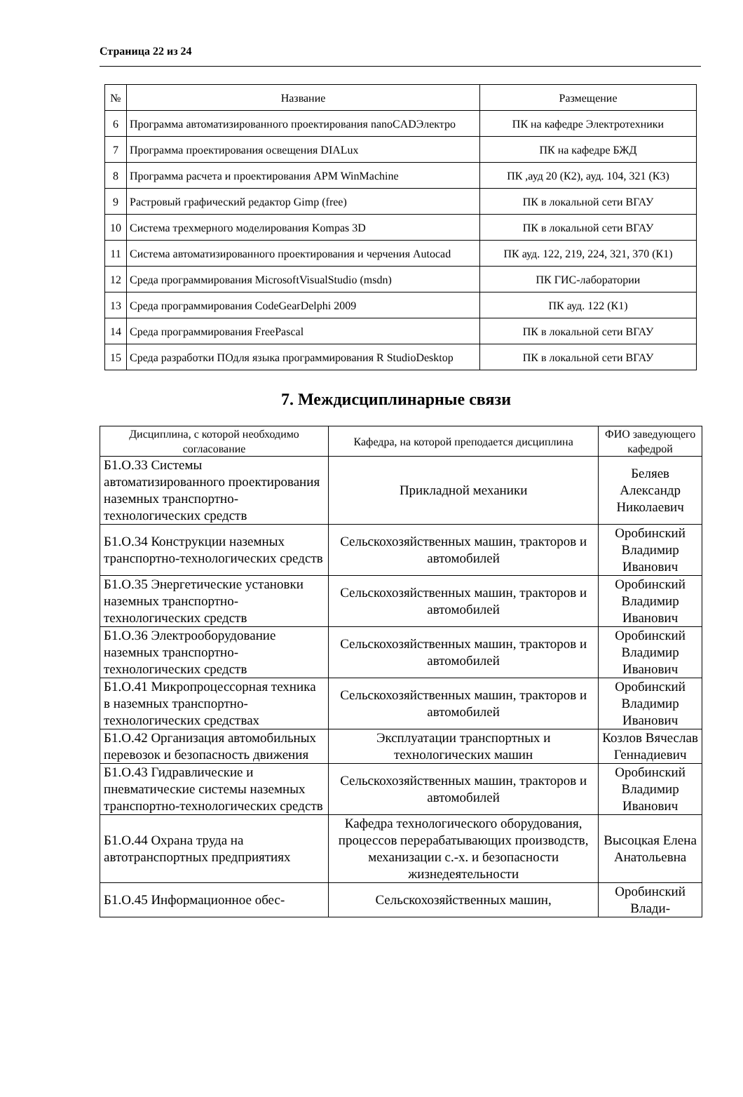Страница 22 из 24
| № | Название | Размещение |
| --- | --- | --- |
| 6 | Программа автоматизированного проектирования nanoCADЭлектро | ПК на кафедре Электротехники |
| 7 | Программа проектирования освещения DIALux | ПК на кафедре БЖД |
| 8 | Программа расчета и проектирования APM WinMachine | ПК ,ауд 20 (К2), ауд. 104, 321 (К3) |
| 9 | Растровый графический редактор Gimp (free) | ПК в локальной сети ВГАУ |
| 10 | Система трехмерного моделирования Kompas 3D | ПК в локальной сети ВГАУ |
| 11 | Система автоматизированного проектирования и черчения Autocad | ПК ауд. 122, 219, 224, 321, 370 (К1) |
| 12 | Среда программирования MicrosoftVisualStudio (msdn) | ПК ГИС-лаборатории |
| 13 | Среда программирования CodeGearDelphi 2009 | ПК ауд. 122 (К1) |
| 14 | Среда программирования FreePascal | ПК в локальной сети ВГАУ |
| 15 | Среда разработки ПОдля языка программирования R StudioDesktop | ПК в локальной сети ВГАУ |
7. Междисциплинарные связи
| Дисциплина, с которой необходимо согласование | Кафедра, на которой преподается дисциплина | ФИО заведующего кафедрой |
| --- | --- | --- |
| Б1.О.33 Системы автоматизированного проектирования наземных транспортно-технологических средств | Прикладной механики | Беляев Александр Николаевич |
| Б1.О.34 Конструкции наземных транспортно-технологических средств | Сельскохозяйственных машин, тракторов и автомобилей | Оробинский Владимир Иванович |
| Б1.О.35 Энергетические установки наземных транспортно-технологических средств | Сельскохозяйственных машин, тракторов и автомобилей | Оробинский Владимир Иванович |
| Б1.О.36 Электрооборудование наземных транспортно-технологических средств | Сельскохозяйственных машин, тракторов и автомобилей | Оробинский Владимир Иванович |
| Б1.О.41 Микропроцессорная техника в наземных транспортно-технологических средствах | Сельскохозяйственных машин, тракторов и автомобилей | Оробинский Владимир Иванович |
| Б1.О.42 Организация автомобильных перевозок и безопасность движения | Эксплуатации транспортных и технологических машин | Козлов Вячеслав Геннадиевич |
| Б1.О.43 Гидравлические и пневматические системы наземных транспортно-технологических средств | Сельскохозяйственных машин, тракторов и автомобилей | Оробинский Владимир Иванович |
| Б1.О.44 Охрана труда на автотранспортных предприятиях | Кафедра технологического оборудования, процессов перерабатывающих производств, механизации с.-х. и безопасности жизнедеятельности | Высоцкая Елена Анатольевна |
| Б1.О.45 Информационное обес- | Сельскохозяйственных машин, | Оробинский Влади- |